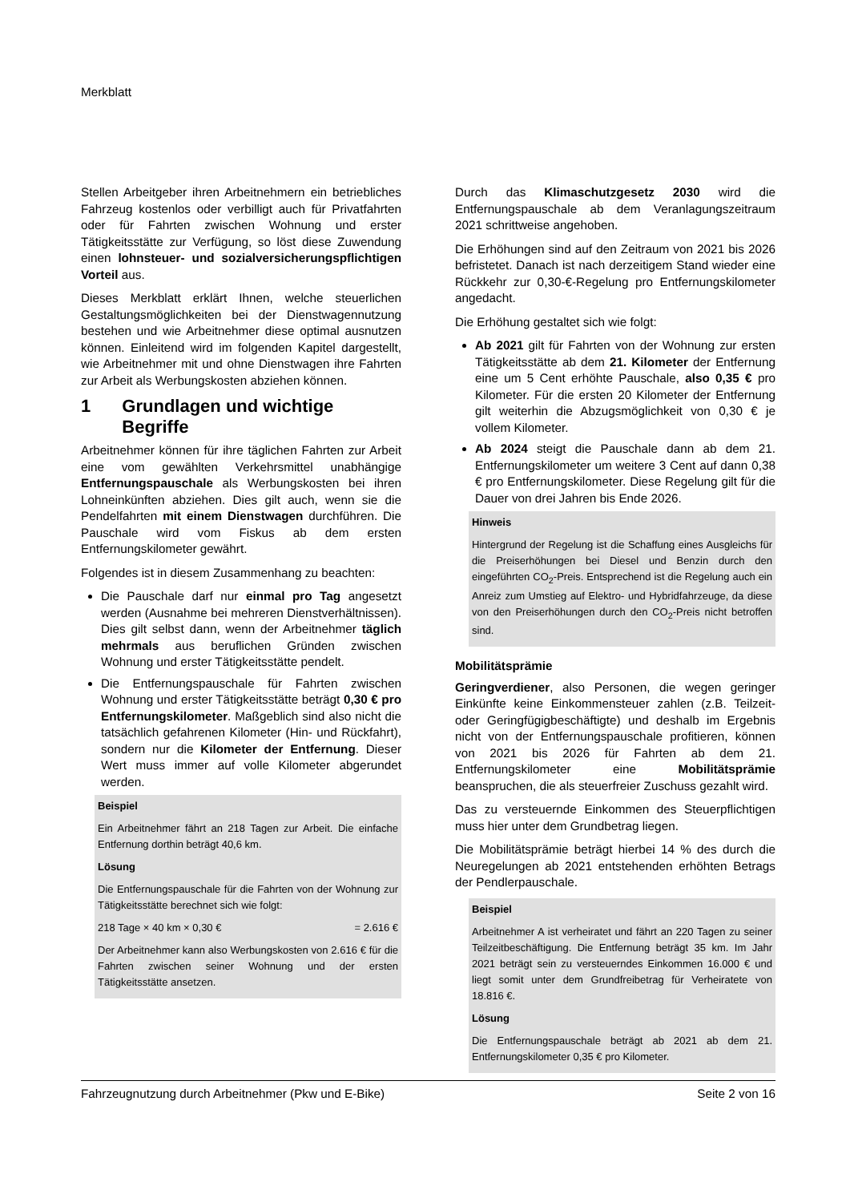Merkblatt
Stellen Arbeitgeber ihren Arbeitnehmern ein betriebliches Fahrzeug kostenlos oder verbilligt auch für Privatfahrten oder für Fahrten zwischen Wohnung und erster Tätigkeitsstätte zur Verfügung, so löst diese Zuwendung einen lohnsteuer- und sozialversicherungspflichtigen Vorteil aus.
Dieses Merkblatt erklärt Ihnen, welche steuerlichen Gestaltungsmöglichkeiten bei der Dienstwagennutzung bestehen und wie Arbeitnehmer diese optimal ausnutzen können. Einleitend wird im folgenden Kapitel dargestellt, wie Arbeitnehmer mit und ohne Dienstwagen ihre Fahrten zur Arbeit als Werbungskosten abziehen können.
1 Grundlagen und wichtige Begriffe
Arbeitnehmer können für ihre täglichen Fahrten zur Arbeit eine vom gewählten Verkehrsmittel unabhängige Entfernungspauschale als Werbungskosten bei ihren Lohneinkünften abziehen. Dies gilt auch, wenn sie die Pendelfahrten mit einem Dienstwagen durchführen. Die Pauschale wird vom Fiskus ab dem ersten Entfernungskilometer gewährt.
Folgendes ist in diesem Zusammenhang zu beachten:
Die Pauschale darf nur einmal pro Tag angesetzt werden (Ausnahme bei mehreren Dienstverhältnissen). Dies gilt selbst dann, wenn der Arbeitnehmer täglich mehrmals aus beruflichen Gründen zwischen Wohnung und erster Tätigkeitsstätte pendelt.
Die Entfernungspauschale für Fahrten zwischen Wohnung und erster Tätigkeitsstätte beträgt 0,30 € pro Entfernungskilometer. Maßgeblich sind also nicht die tatsächlich gefahrenen Kilometer (Hin- und Rückfahrt), sondern nur die Kilometer der Entfernung. Dieser Wert muss immer auf volle Kilometer abgerundet werden.
Beispiel
Ein Arbeitnehmer fährt an 218 Tagen zur Arbeit. Die einfache Entfernung dorthin beträgt 40,6 km.
Lösung
Die Entfernungspauschale für die Fahrten von der Wohnung zur Tätigkeitsstätte berechnet sich wie folgt:
218 Tage × 40 km × 0,30 € = 2.616 €
Der Arbeitnehmer kann also Werbungskosten von 2.616 € für die Fahrten zwischen seiner Wohnung und der ersten Tätigkeitsstätte ansetzen.
Durch das Klimaschutzgesetz 2030 wird die Entfernungspauschale ab dem Veranlagungszeitraum 2021 schrittweise angehoben.
Die Erhöhungen sind auf den Zeitraum von 2021 bis 2026 befristetet. Danach ist nach derzeitigem Stand wieder eine Rückkehr zur 0,30-€-Regelung pro Entfernungskilometer angedacht.
Die Erhöhung gestaltet sich wie folgt:
Ab 2021 gilt für Fahrten von der Wohnung zur ersten Tätigkeitsstätte ab dem 21. Kilometer der Entfernung eine um 5 Cent erhöhte Pauschale, also 0,35 € pro Kilometer. Für die ersten 20 Kilometer der Entfernung gilt weiterhin die Abzugsmöglichkeit von 0,30 € je vollem Kilometer.
Ab 2024 steigt die Pauschale dann ab dem 21. Entfernungskilometer um weitere 3 Cent auf dann 0,38 € pro Entfernungskilometer. Diese Regelung gilt für die Dauer von drei Jahren bis Ende 2026.
Hinweis
Hintergrund der Regelung ist die Schaffung eines Ausgleichs für die Preiserhöhungen bei Diesel und Benzin durch den eingeführten CO<sub>2</sub>-Preis. Entsprechend ist die Regelung auch ein Anreiz zum Umstieg auf Elektro- und Hybridfahrzeuge, da diese von den Preiserhöhungen durch den CO<sub>2</sub>-Preis nicht betroffen sind.
Mobilitätsprämie
Geringverdiener, also Personen, die wegen geringer Einkünfte keine Einkommensteuer zahlen (z.B. Teilzeit- oder Geringfügigbeschäftigte) und deshalb im Ergebnis nicht von der Entfernungspauschale profitieren, können von 2021 bis 2026 für Fahrten ab dem 21. Entfernungskilometer eine Mobilitätsprämie beanspruchen, die als steuerfreier Zuschuss gezahlt wird.
Das zu versteuernde Einkommen des Steuerpflichtigen muss hier unter dem Grundbetrag liegen.
Die Mobilitätsprämie beträgt hierbei 14 % des durch die Neuregelungen ab 2021 entstehenden erhöhten Betrags der Pendlerpauschale.
Beispiel
Arbeitnehmer A ist verheiratet und fährt an 220 Tagen zu seiner Teilzeitbeschäftigung. Die Entfernung beträgt 35 km. Im Jahr 2021 beträgt sein zu versteuerndes Einkommen 16.000 € und liegt somit unter dem Grundfreibetrag für Verheiratete von 18.816 €.
Lösung
Die Entfernungspauschale beträgt ab 2021 ab dem 21. Entfernungskilometer 0,35 € pro Kilometer.
Fahrzeugnutzung durch Arbeitnehmer (Pkw und E-Bike) Seite 2 von 16